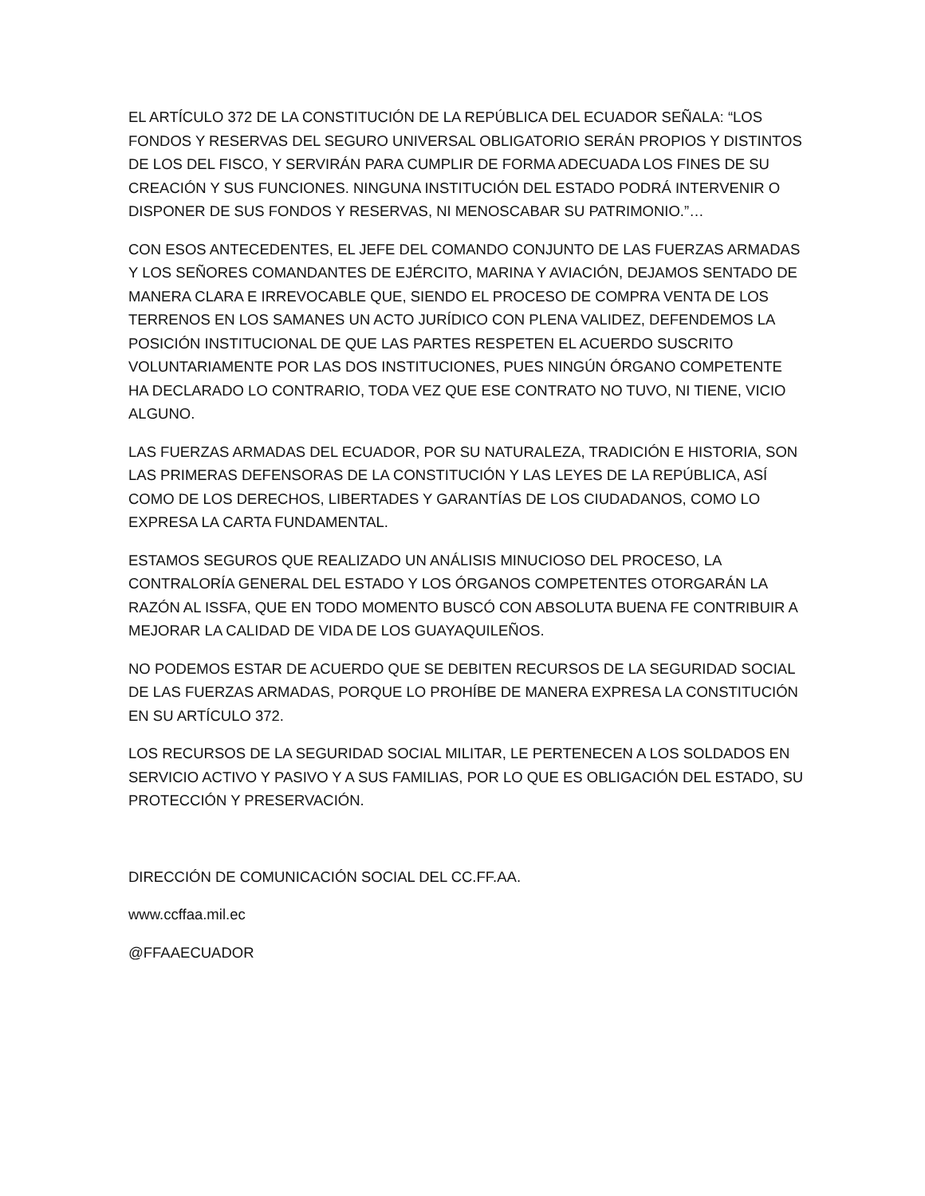EL ARTÍCULO 372 DE LA CONSTITUCIÓN DE LA REPÚBLICA DEL ECUADOR SEÑALA: “LOS FONDOS Y RESERVAS DEL SEGURO UNIVERSAL OBLIGATORIO SERÁN PROPIOS Y DISTINTOS DE LOS DEL FISCO, Y SERVIRÁN PARA CUMPLIR DE FORMA ADECUADA LOS FINES DE SU CREACIÓN Y SUS FUNCIONES. NINGUNA INSTITUCIÓN DEL ESTADO PODRÁ INTERVENIR O DISPONER DE SUS FONDOS Y RESERVAS, NI MENOSCABAR SU PATRIMONIO.”…
CON ESOS ANTECEDENTES, EL JEFE DEL COMANDO CONJUNTO DE LAS FUERZAS ARMADAS Y LOS SEÑORES COMANDANTES DE EJÉRCITO, MARINA Y AVIACIÓN, DEJAMOS SENTADO DE MANERA CLARA E IRREVOCABLE QUE, SIENDO EL PROCESO DE COMPRA VENTA DE LOS TERRENOS EN LOS SAMANES UN ACTO JURÍDICO CON PLENA VALIDEZ, DEFENDEMOS LA POSICIÓN INSTITUCIONAL DE QUE LAS PARTES RESPETEN EL ACUERDO SUSCRITO VOLUNTARIAMENTE POR LAS DOS INSTITUCIONES, PUES NINGÚN ÓRGANO COMPETENTE HA DECLARADO LO CONTRARIO, TODA VEZ QUE ESE CONTRATO NO TUVO, NI TIENE, VICIO ALGUNO.
LAS FUERZAS ARMADAS DEL ECUADOR, POR SU NATURALEZA, TRADICIÓN E HISTORIA, SON LAS PRIMERAS DEFENSORAS DE LA CONSTITUCIÓN Y LAS LEYES DE LA REPÚBLICA, ASÍ COMO DE LOS DERECHOS, LIBERTADES Y GARANTÍAS DE LOS CIUDADANOS, COMO LO EXPRESA LA CARTA FUNDAMENTAL.
ESTAMOS SEGUROS QUE REALIZADO UN ANÁLISIS MINUCIOSO DEL PROCESO, LA CONTRALORÍA GENERAL DEL ESTADO Y LOS ÓRGANOS COMPETENTES OTORGARÁN LA RAZÓN AL ISSFA, QUE EN TODO MOMENTO BUSCÓ CON ABSOLUTA BUENA FE CONTRIBUIR A MEJORAR LA CALIDAD DE VIDA DE LOS GUAYAQUILEÑOS.
NO PODEMOS ESTAR DE ACUERDO QUE SE DEBITEN RECURSOS DE LA SEGURIDAD SOCIAL DE LAS FUERZAS ARMADAS, PORQUE LO PROHÍBE DE MANERA EXPRESA LA CONSTITUCIÓN EN SU ARTÍCULO 372.
LOS RECURSOS DE LA SEGURIDAD SOCIAL MILITAR, LE PERTENECEN A LOS SOLDADOS EN SERVICIO ACTIVO Y PASIVO Y A SUS FAMILIAS, POR LO QUE ES OBLIGACIÓN DEL ESTADO, SU PROTECCIÓN Y PRESERVACIÓN.
DIRECCIÓN DE COMUNICACIÓN SOCIAL DEL CC.FF.AA.
www.ccffaa.mil.ec
@FFAAECUADOR